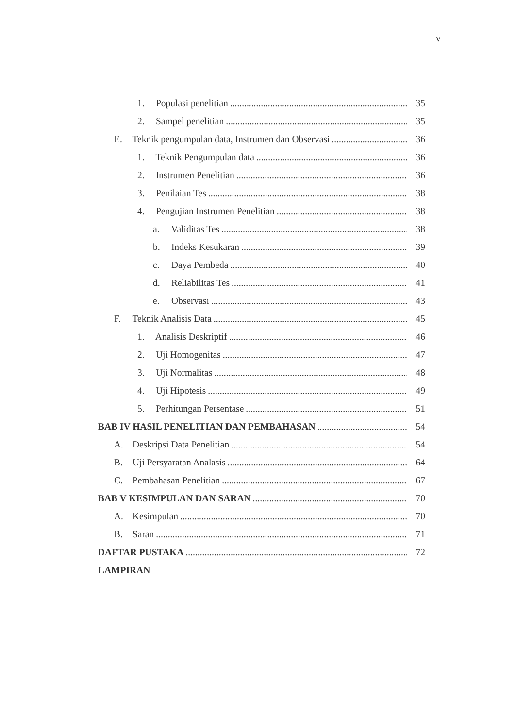v
1. Populasi penelitian 35
2. Sampel penelitian 35
E. Teknik pengumpulan data, Instrumen dan Observasi 36
1. Teknik Pengumpulan data 36
2. Instrumen Penelitian 36
3. Penilaian Tes 38
4. Pengujian Instrumen Penelitian 38
a. Validitas Tes 38
b. Indeks Kesukaran 39
c. Daya Pembeda 40
d. Reliabilitas Tes 41
e. Observasi 43
F. Teknik Analisis Data 45
1. Analisis Deskriptif 46
2. Uji Homogenitas 47
3. Uji Normalitas 48
4. Uji Hipotesis 49
5. Perhitungan Persentase 51
BAB IV HASIL PENELITIAN DAN PEMBAHASAN 54
A. Deskripsi Data Penelitian 54
B. Uji Persyaratan Analasis 64
C. Pembahasan Penelitian 67
BAB V KESIMPULAN DAN SARAN 70
A. Kesimpulan 70
B. Saran 71
DAFTAR PUSTAKA 72
LAMPIRAN